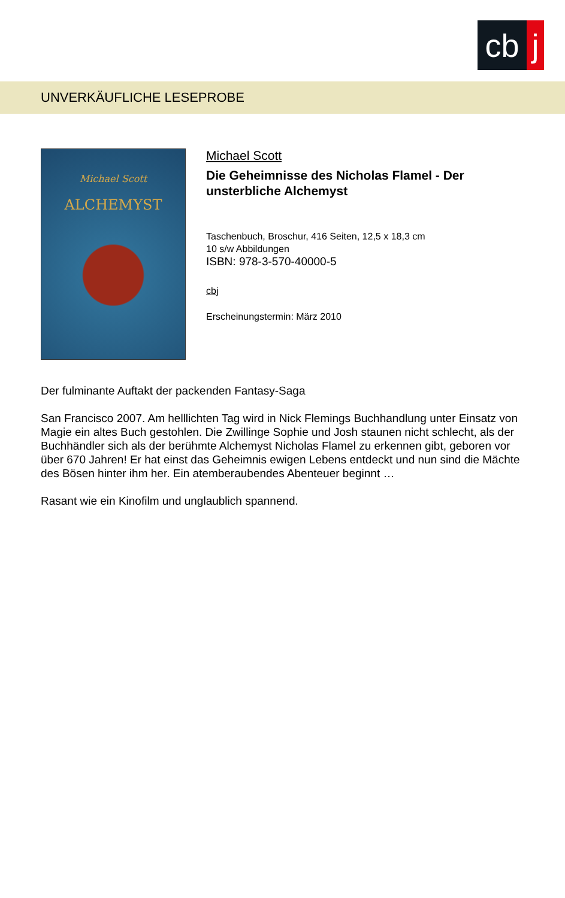cb j
UNVERKÄUFLICHE LESEPROBE
Michael Scott
ALCHEMYST
Michael Scott
Die Geheimnisse des Nicholas Flamel - Der unsterbliche Alchemyst
Taschenbuch, Broschur, 416 Seiten, 12,5 x 18,3 cm
10 s/w Abbildungen
ISBN: 978-3-570-40000-5
cbj
Erscheinungstermin: März 2010
Der fulminante Auftakt der packenden Fantasy-Saga
San Francisco 2007. Am helllichten Tag wird in Nick Flemings Buchhandlung unter Einsatz von Magie ein altes Buch gestohlen. Die Zwillinge Sophie und Josh staunen nicht schlecht, als der Buchhändler sich als der berühmte Alchemyst Nicholas Flamel zu erkennen gibt, geboren vor über 670 Jahren! Er hat einst das Geheimnis ewigen Lebens entdeckt und nun sind die Mächte des Bösen hinter ihm her. Ein atemberaubendes Abenteuer beginnt …
Rasant wie ein Kinofilm und unglaublich spannend.